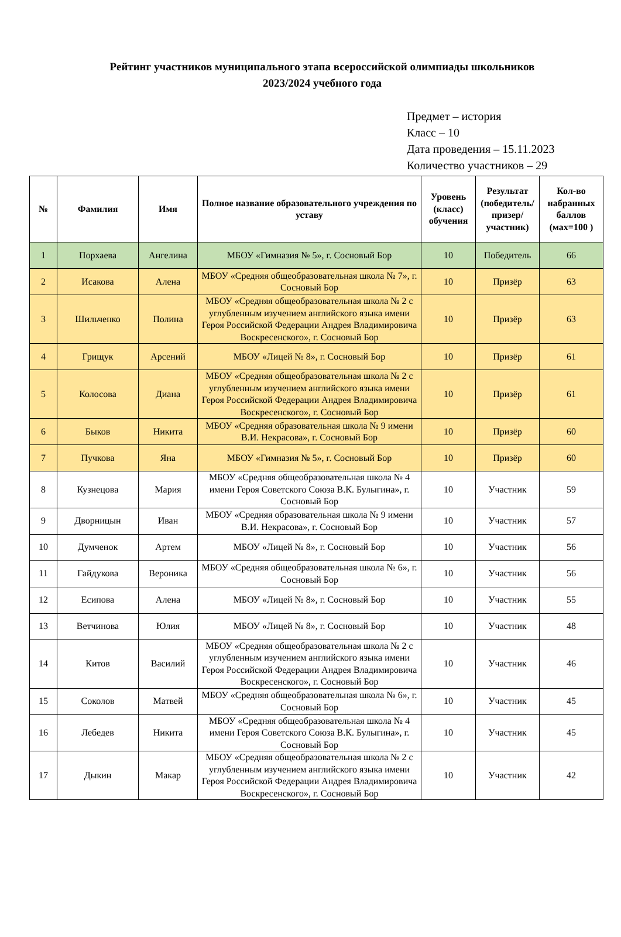Рейтинг участников муниципального этапа всероссийской олимпиады школьников
2023/2024 учебного года
Предмет – история
Класс – 10
Дата проведения – 15.11.2023
Количество участников – 29
| № | Фамилия | Имя | Полное название образовательного учреждения по уставу | Уровень (класс) обучения | Результат (победитель/ призер/ участник) | Кол-во набранных баллов (мах=100 ) |
| --- | --- | --- | --- | --- | --- | --- |
| 1 | Порхаева | Ангелина | МБОУ «Гимназия № 5», г. Сосновый Бор | 10 | Победитель | 66 |
| 2 | Исакова | Алена | МБОУ «Средняя общеобразовательная школа № 7», г. Сосновый Бор | 10 | Призёр | 63 |
| 3 | Шильченко | Полина | МБОУ «Средняя общеобразовательная школа № 2 с углубленным изучением английского языка имени Героя Российской Федерации Андрея Владимировича Воскресенского», г. Сосновый Бор | 10 | Призёр | 63 |
| 4 | Грищук | Арсений | МБОУ «Лицей № 8», г. Сосновый Бор | 10 | Призёр | 61 |
| 5 | Колосова | Диана | МБОУ «Средняя общеобразовательная школа № 2 с углубленным изучением английского языка имени Героя Российской Федерации Андрея Владимировича Воскресенского», г. Сосновый Бор | 10 | Призёр | 61 |
| 6 | Быков | Никита | МБОУ «Средняя образовательная школа № 9 имени В.И. Некрасова», г. Сосновый Бор | 10 | Призёр | 60 |
| 7 | Пучкова | Яна | МБОУ «Гимназия № 5», г. Сосновый Бор | 10 | Призёр | 60 |
| 8 | Кузнецова | Мария | МБОУ «Средняя общеобразовательная школа № 4 имени Героя Советского Союза В.К. Булыгина», г. Сосновый Бор | 10 | Участник | 59 |
| 9 | Дворницын | Иван | МБОУ «Средняя образовательная школа № 9 имени В.И. Некрасова», г. Сосновый Бор | 10 | Участник | 57 |
| 10 | Думченок | Артем | МБОУ «Лицей № 8», г. Сосновый Бор | 10 | Участник | 56 |
| 11 | Гайдукова | Вероника | МБОУ «Средняя общеобразовательная школа № 6», г. Сосновый Бор | 10 | Участник | 56 |
| 12 | Есипова | Алена | МБОУ «Лицей № 8», г. Сосновый Бор | 10 | Участник | 55 |
| 13 | Ветчинова | Юлия | МБОУ «Лицей № 8», г. Сосновый Бор | 10 | Участник | 48 |
| 14 | Китов | Василий | МБОУ «Средняя общеобразовательная школа № 2 с углубленным изучением английского языка имени Героя Российской Федерации Андрея Владимировича Воскресенского», г. Сосновый Бор | 10 | Участник | 46 |
| 15 | Соколов | Матвей | МБОУ «Средняя общеобразовательная школа № 6», г. Сосновый Бор | 10 | Участник | 45 |
| 16 | Лебедев | Никита | МБОУ «Средняя общеобразовательная школа № 4 имени Героя Советского Союза В.К. Булыгина», г. Сосновый Бор | 10 | Участник | 45 |
| 17 | Дыкин | Макар | МБОУ «Средняя общеобразовательная школа № 2 с углубленным изучением английского языка имени Героя Российской Федерации Андрея Владимировича Воскресенского», г. Сосновый Бор | 10 | Участник | 42 |